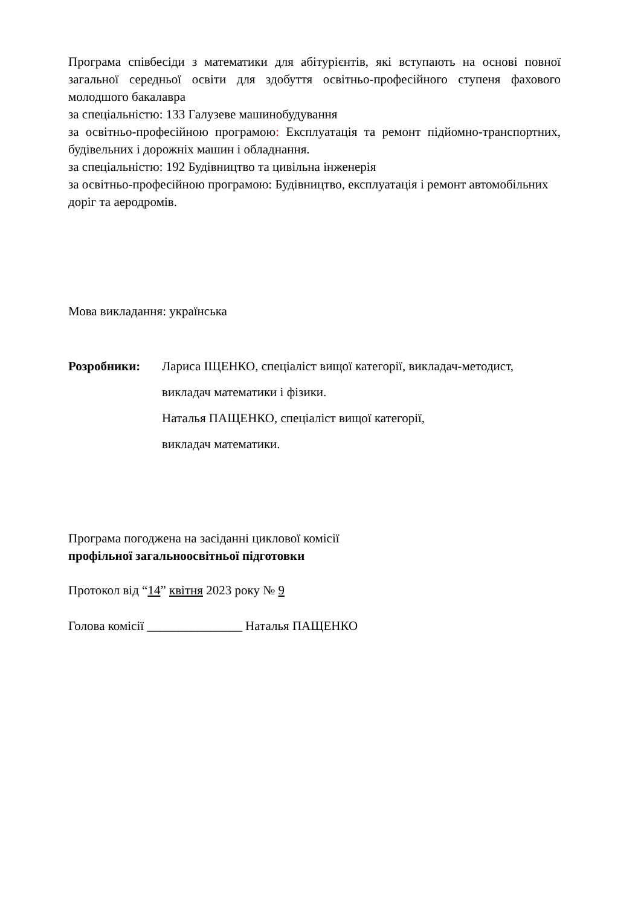Програма співбесіди з математики для абітурієнтів, які вступають на основі повної загальної середньої освіти для здобуття освітньо-професійного ступеня фахового молодшого бакалавра
за спеціальністю: 133 Галузеве машинобудування
за освітньо-професійною програмою: Експлуатація та ремонт підйомно-транспортних, будівельних і дорожніх машин і обладнання.
за спеціальністю: 192 Будівництво та цивільна інженерія
за освітньо-професійною програмою: Будівництво, експлуатація і ремонт автомобільних доріг та аеродромів.
Мова викладання: українська
Розробники:
Лариса ІЩЕНКО, спеціаліст вищої категорії, викладач-методист,
викладач математики і фізики.
Наталья ПАЩЕНКО, спеціаліст вищої категорії,
викладач математики.
Програма погоджена на засіданні циклової комісії
профільної загальноосвітньої підготовки
Протокол від “14” квітня 2023 року № 9
Голова комісії _______________ Наталья ПАЩЕНКО